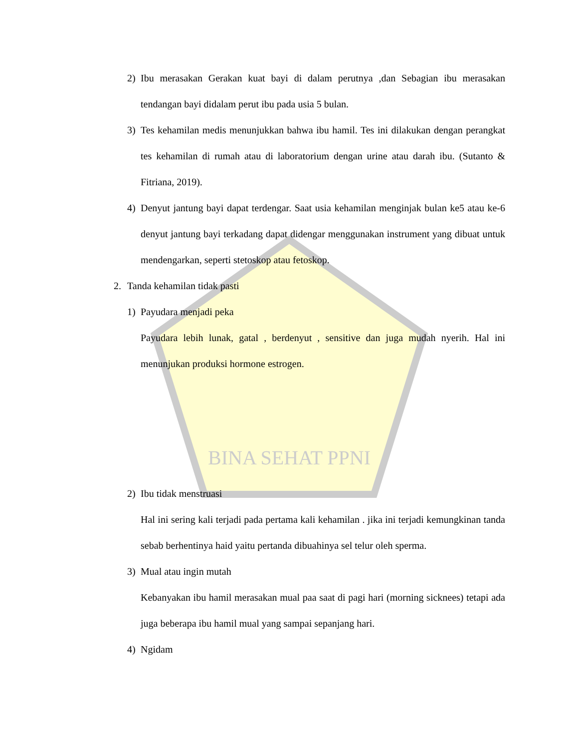BINA SEHAT PPNI
2) Ibu merasakan Gerakan kuat bayi di dalam perutnya ,dan Sebagian ibu merasakan tendangan bayi didalam perut ibu pada usia 5 bulan.
3) Tes kehamilan medis menunjukkan bahwa ibu hamil. Tes ini dilakukan dengan perangkat tes kehamilan di rumah atau di laboratorium dengan urine atau darah ibu. (Sutanto & Fitriana, 2019).
4) Denyut jantung bayi dapat terdengar. Saat usia kehamilan menginjak bulan ke5 atau ke-6 denyut jantung bayi terkadang dapat didengar menggunakan instrument yang dibuat untuk mendengarkan, seperti stetoskop atau fetoskop.
2. Tanda kehamilan tidak pasti
1) Payudara menjadi peka
Payudara lebih lunak, gatal , berdenyut , sensitive dan juga mudah nyerih. Hal ini menunjukan produksi hormone estrogen.
2) Ibu tidak menstruasi
Hal ini sering kali terjadi pada pertama kali kehamilan . jika ini terjadi kemungkinan tanda sebab berhentinya haid yaitu pertanda dibuahinya sel telur oleh sperma.
3) Mual atau ingin mutah
Kebanyakan ibu hamil merasakan mual paa saat di pagi hari (morning sicknees) tetapi ada juga beberapa ibu hamil mual yang sampai sepanjang hari.
4) Ngidam